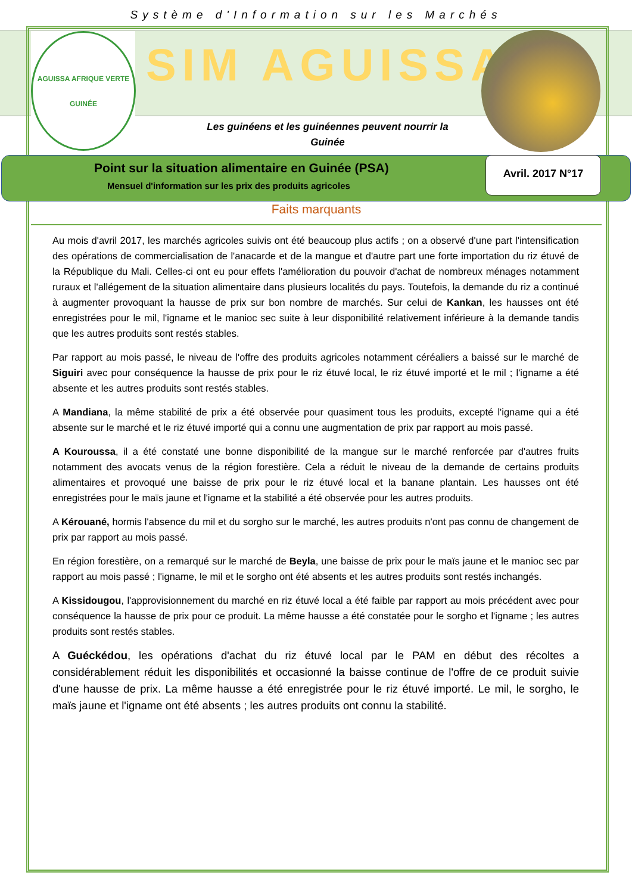Système d'Information sur les Marchés
AGUISSA AFRIQUE VERTE
GUINÉE
SIM AGUISSA
Les guinéens et les guinéennes peuvent nourrir la Guinée
Point sur la situation alimentaire en Guinée (PSA)
Mensuel d'information sur les prix des produits agricoles
Avril. 2017 N°17
Faits marquants
Au mois d'avril 2017, les marchés agricoles suivis ont été beaucoup plus actifs ; on a observé d'une part l'intensification des opérations de commercialisation de l'anacarde et de la mangue et d'autre part une forte importation du riz étuvé de la République du Mali. Celles-ci ont eu pour effets l'amélioration du pouvoir d'achat de nombreux ménages notamment ruraux et l'allégement de la situation alimentaire dans plusieurs localités du pays. Toutefois, la demande du riz a continué à augmenter provoquant la hausse de prix sur bon nombre de marchés. Sur celui de Kankan, les hausses ont été enregistrées pour le mil, l'igname et le manioc sec suite à leur disponibilité relativement inférieure à la demande tandis que les autres produits sont restés stables.
Par rapport au mois passé, le niveau de l'offre des produits agricoles notamment céréaliers a baissé sur le marché de Siguiri avec pour conséquence la hausse de prix pour le riz étuvé local, le riz étuvé importé et le mil ; l'igname a été absente et les autres produits sont restés stables.
A Mandiana, la même stabilité de prix a été observée pour quasiment tous les produits, excepté l'igname qui a été absente sur le marché et le riz étuvé importé qui a connu une augmentation de prix par rapport au mois passé.
A Kouroussa, il a été constaté une bonne disponibilité de la mangue sur le marché renforcée par d'autres fruits notamment des avocats venus de la région forestière. Cela a réduit le niveau de la demande de certains produits alimentaires et provoqué une baisse de prix pour le riz étuvé local et la banane plantain. Les hausses ont été enregistrées pour le maïs jaune et l'igname et la stabilité a été observée pour les autres produits.
A Kérouané, hormis l'absence du mil et du sorgho sur le marché, les autres produits n'ont pas connu de changement de prix par rapport au mois passé.
En région forestière, on a remarqué sur le marché de Beyla, une baisse de prix pour le maïs jaune et le manioc sec par rapport au mois passé ; l'igname, le mil et le sorgho ont été absents et les autres produits sont restés inchangés.
A Kissidougou, l'approvisionnement du marché en riz étuvé local a été faible par rapport au mois précédent avec pour conséquence la hausse de prix pour ce produit. La même hausse a été constatée pour le sorgho et l'igname ; les autres produits sont restés stables.
A Guéckédou, les opérations d'achat du riz étuvé local par le PAM en début des récoltes a considérablement réduit les disponibilités et occasionné la baisse continue de l'offre de ce produit suivie d'une hausse de prix. La même hausse a été enregistrée pour le riz étuvé importé. Le mil, le sorgho, le maïs jaune et l'igname ont été absents ; les autres produits ont connu la stabilité.